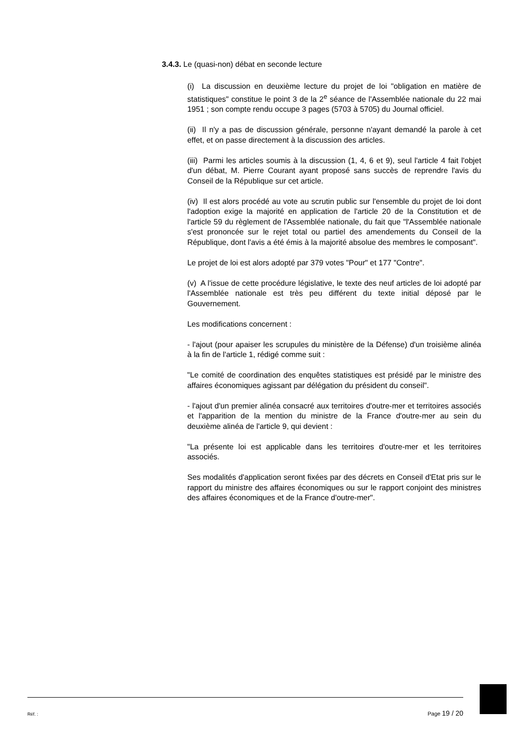3.4.3. Le (quasi-non) débat en seconde lecture
(i) La discussion en deuxième lecture du projet de loi "obligation en matière de statistiques" constitue le point 3 de la 2<sup>e</sup> séance de l'Assemblée nationale du 22 mai 1951 ; son compte rendu occupe 3 pages (5703 à 5705) du Journal officiel.
(ii) Il n'y a pas de discussion générale, personne n'ayant demandé la parole à cet effet, et on passe directement à la discussion des articles.
(iii) Parmi les articles soumis à la discussion (1, 4, 6 et 9), seul l'article 4 fait l'objet d'un débat, M. Pierre Courant ayant proposé sans succès de reprendre l'avis du Conseil de la République sur cet article.
(iv) Il est alors procédé au vote au scrutin public sur l'ensemble du projet de loi dont l'adoption exige la majorité en application de l'article 20 de la Constitution et de l'article 59 du règlement de l'Assemblée nationale, du fait que "l'Assemblée nationale s'est prononcée sur le rejet total ou partiel des amendements du Conseil de la République, dont l'avis a été émis à la majorité absolue des membres le composant".
Le projet de loi est alors adopté par 379 votes "Pour" et 177 "Contre".
(v) A l'issue de cette procédure législative, le texte des neuf articles de loi adopté par l'Assemblée nationale est très peu différent du texte initial déposé par le Gouvernement.
Les modifications concernent :
- l'ajout (pour apaiser les scrupules du ministère de la Défense) d'un troisième alinéa à la fin de l'article 1, rédigé comme suit :
"Le comité de coordination des enquêtes statistiques est présidé par le ministre des affaires économiques agissant par délégation du président du conseil".
- l'ajout d'un premier alinéa consacré aux territoires d'outre-mer et territoires associés et l'apparition de la mention du ministre de la France d'outre-mer au sein du deuxième alinéa de l'article 9, qui devient :
"La présente loi est applicable dans les territoires d'outre-mer et les territoires associés.
Ses modalités d'application seront fixées par des décrets en Conseil d'Etat pris sur le rapport du ministre des affaires économiques ou sur le rapport conjoint des ministres des affaires économiques et de la France d'outre-mer".
Réf. : Page 19 / 20